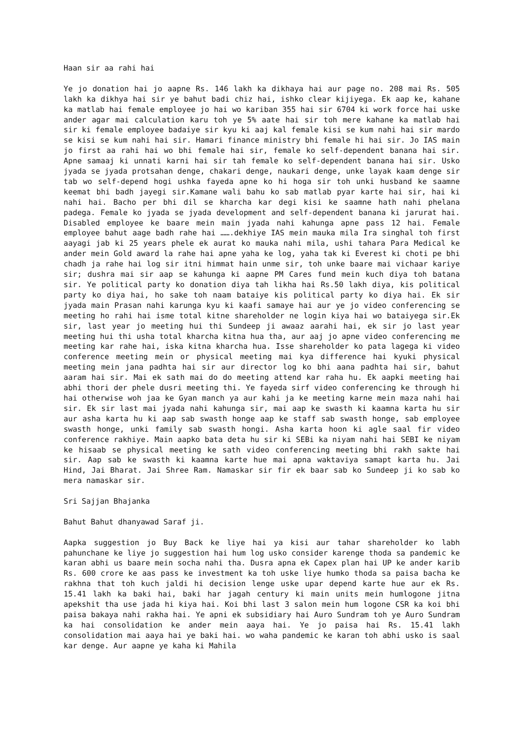Haan sir aa rahi hai
Ye jo donation hai jo aapne Rs. 146 lakh ka dikhaya hai aur page no. 208 mai Rs. 505 lakh ka dikhya hai sir ye bahut badi chiz hai, ishko clear kijiyega. Ek aap ke, kahane ka matlab hai female employee jo hai wo kariban 355 hai sir 6704 ki work force hai uske ander agar mai calculation karu toh ye 5% aate hai sir toh mere kahane ka matlab hai sir ki female employee badaiye sir kyu ki aaj kal female kisi se kum nahi hai sir mardo se kisi se kum nahi hai sir. Hamari finance ministry bhi female hi hai sir. Jo IAS main jo first aa rahi hai wo bhi female hai sir, female ko self-dependent banana hai sir. Apne samaaj ki unnati karni hai sir tah female ko self-dependent banana hai sir. Usko jyada se jyada protsahan denge, chakari denge, naukari denge, unke layak kaam denge sir tab wo self-depend hogi ushka fayeda apne ko hi hoga sir toh unki husband ke saamne keemat bhi badh jayegi sir.Kamane wali bahu ko sab matlab pyar karte hai sir, hai ki nahi hai. Bacho per bhi dil se kharcha kar degi kisi ke saamne hath nahi phelana padega. Female ko jyada se jyada development and self-dependent banana ki jarurat hai. Disabled employee ke baare mein main jyada nahi kahunga apne pass 12 hai. Female employee bahut aage badh rahe hai …….dekhiye IAS mein mauka mila Ira singhal toh first aayagi jab ki 25 years phele ek aurat ko mauka nahi mila, ushi tahara Para Medical ke ander mein Gold award la rahe hai apne yaha ke log, yaha tak ki Everest ki choti pe bhi chadh ja rahe hai log sir itni himmat hain unme sir, toh unke baare mai vichaar kariye sir; dushra mai sir aap se kahunga ki aapne PM Cares fund mein kuch diya toh batana sir. Ye political party ko donation diya tah likha hai Rs.50 lakh diya, kis political party ko diya hai, ho sake toh naam bataiye kis political party ko diya hai. Ek sir jyada main Prasan nahi karunga kyu ki kaafi samaye hai aur ye jo video conferencing se meeting ho rahi hai isme total kitne shareholder ne login kiya hai wo bataiyega sir.Ek sir, last year jo meeting hui thi Sundeep ji awaaz aarahi hai, ek sir jo last year meeting hui thi usha total kharcha kitna hua tha, aur aaj jo apne video conferencing me meeting kar rahe hai, iska kitna kharcha hua. Isse shareholder ko pata lagega ki video conference meeting mein or physical meeting mai kya difference hai kyuki physical meeting mein jana padhta hai sir aur director log ko bhi aana padhta hai sir, bahut aaram hai sir. Mai ek sath mai do do meeting attend kar raha hu. Ek aapki meeting hai abhi thori der phele dusri meeting thi. Ye fayeda sirf video conferencing ke through hi hai otherwise woh jaa ke Gyan manch ya aur kahi ja ke meeting karne mein maza nahi hai sir. Ek sir last mai jyada nahi kahunga sir, mai aap ke swasth ki kaamna karta hu sir aur asha karta hu ki aap sab swasth honge aap ke staff sab swasth honge, sab employee swasth honge, unki family sab swasth hongi. Asha karta hoon ki agle saal fir video conference rakhiye. Main aapko bata deta hu sir ki SEBi ka niyam nahi hai SEBI ke niyam ke hisaab se physical meeting ke sath video conferencing meeting bhi rakh sakte hai sir. Aap sab ke swasth ki kaamna karte hue mai apna waktaviya samapt karta hu. Jai Hind, Jai Bharat. Jai Shree Ram. Namaskar sir fir ek baar sab ko Sundeep ji ko sab ko mera namaskar sir.
Sri Sajjan Bhajanka
Bahut Bahut dhanyawad Saraf ji.
Aapka suggestion jo Buy Back ke liye hai ya kisi aur tahar shareholder ko labh pahunchane ke liye jo suggestion hai hum log usko consider karenge thoda sa pandemic ke karan abhi us baare mein socha nahi tha. Dusra apna ek Capex plan hai UP ke ander karib Rs. 600 crore ke aas pass ke investment ka toh uske liye humko thoda sa paisa bacha ke rakhna that toh kuch jaldi hi decision lenge uske upar depend karte hue aur ek Rs. 15.41 lakh ka baki hai, baki har jagah century ki main units mein humlogone jitna apekshit tha use jada hi kiya hai. Koi bhi last 3 salon mein hum logone CSR ka koi bhi paisa bakaya nahi rakha hai. Ye apni ek subsidiary hai Auro Sundram toh ye Auro Sundram ka hai consolidation ke ander mein aaya hai. Ye jo paisa hai Rs. 15.41 lakh consolidation mai aaya hai ye baki hai. wo waha pandemic ke karan toh abhi usko is saal kar denge. Aur aapne ye kaha ki Mahila